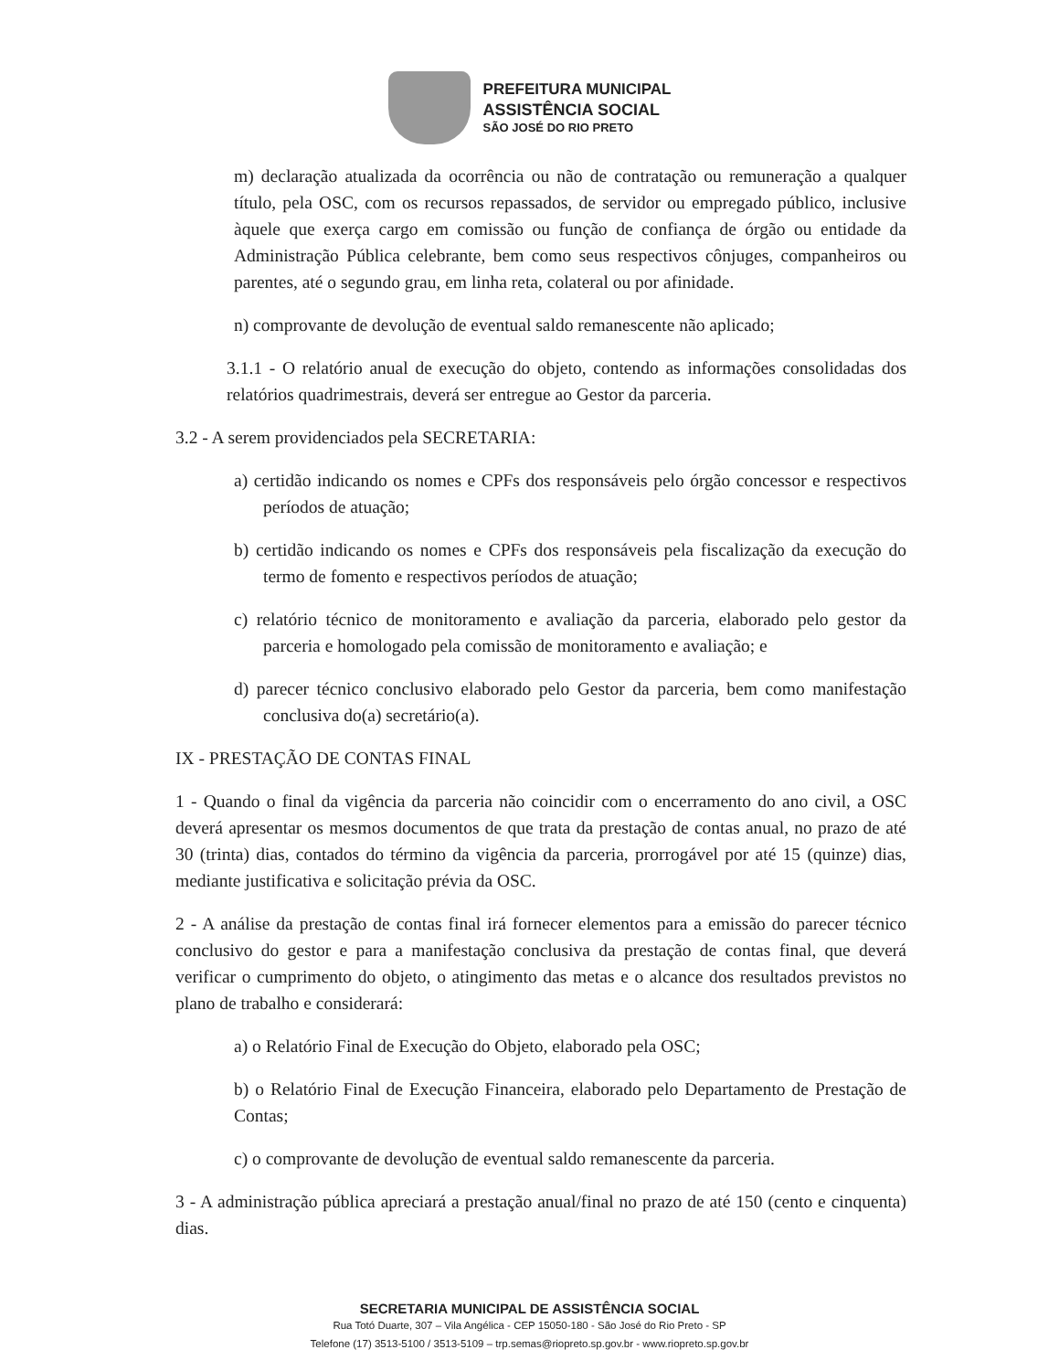PREFEITURA MUNICIPAL
ASSISTÊNCIA SOCIAL
SÃO JOSÉ DO RIO PRETO
m) declaração atualizada da ocorrência ou não de contratação ou remuneração a qualquer título, pela OSC, com os recursos repassados, de servidor ou empregado público, inclusive àquele que exerça cargo em comissão ou função de confiança de órgão ou entidade da Administração Pública celebrante, bem como seus respectivos cônjuges, companheiros ou parentes, até o segundo grau, em linha reta, colateral ou por afinidade.
n) comprovante de devolução de eventual saldo remanescente não aplicado;
3.1.1 - O relatório anual de execução do objeto, contendo as informações consolidadas dos relatórios quadrimestrais, deverá ser entregue ao Gestor da parceria.
3.2 - A serem providenciados pela SECRETARIA:
a) certidão indicando os nomes e CPFs dos responsáveis pelo órgão concessor e respectivos períodos de atuação;
b) certidão indicando os nomes e CPFs dos responsáveis pela fiscalização da execução do termo de fomento e respectivos períodos de atuação;
c) relatório técnico de monitoramento e avaliação da parceria, elaborado pelo gestor da parceria e homologado pela comissão de monitoramento e avaliação; e
d) parecer técnico conclusivo elaborado pelo Gestor da parceria, bem como manifestação conclusiva do(a) secretário(a).
IX - PRESTAÇÃO DE CONTAS FINAL
1 - Quando o final da vigência da parceria não coincidir com o encerramento do ano civil, a OSC deverá apresentar os mesmos documentos de que trata da prestação de contas anual, no prazo de até 30 (trinta) dias, contados do término da vigência da parceria, prorrogável por até 15 (quinze) dias, mediante justificativa e solicitação prévia da OSC.
2 - A análise da prestação de contas final irá fornecer elementos para a emissão do parecer técnico conclusivo do gestor e para a manifestação conclusiva da prestação de contas final, que deverá verificar o cumprimento do objeto, o atingimento das metas e o alcance dos resultados previstos no plano de trabalho e considerará:
a) o Relatório Final de Execução do Objeto, elaborado pela OSC;
b) o Relatório Final de Execução Financeira, elaborado pelo Departamento de Prestação de Contas;
c) o comprovante de devolução de eventual saldo remanescente da parceria.
3 - A administração pública apreciará a prestação anual/final no prazo de até 150 (cento e cinquenta) dias.
SECRETARIA MUNICIPAL DE ASSISTÊNCIA SOCIAL
Rua Totó Duarte, 307 – Vila Angélica - CEP 15050-180 - São José do Rio Preto - SP
Telefone (17) 3513-5100 / 3513-5109 – trp.semas@riopreto.sp.gov.br - www.riopreto.sp.gov.br